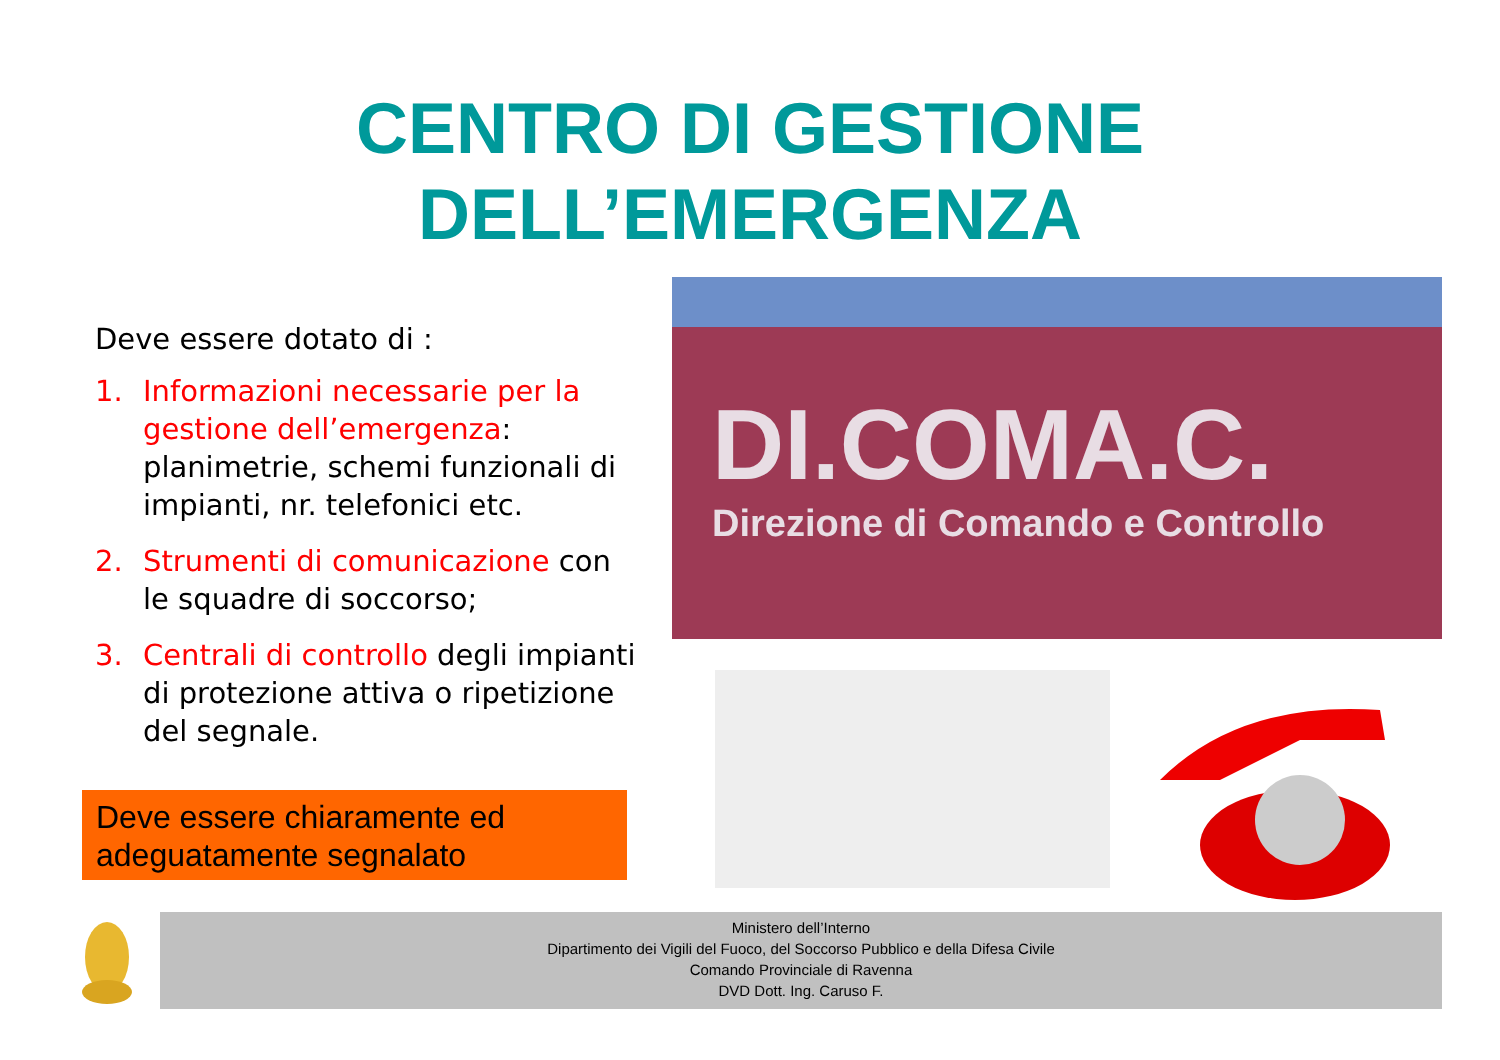CENTRO DI GESTIONE
DELL’EMERGENZA
Deve essere dotato di :
1. Informazioni necessarie per la gestione dell’emergenza: planimetrie, schemi funzionali di impianti, nr. telefonici etc.
2. Strumenti di comunicazione con le squadre di soccorso;
3. Centrali di controllo degli impianti di protezione attiva o ripetizione del segnale.
Deve essere chiaramente ed adeguatamente segnalato
DI.COMA.C.
Direzione di Comando e Controllo
Ministero dell’Interno
Dipartimento dei Vigili del Fuoco, del Soccorso Pubblico e della Difesa Civile
Comando Provinciale di Ravenna
DVD Dott. Ing. Caruso F.